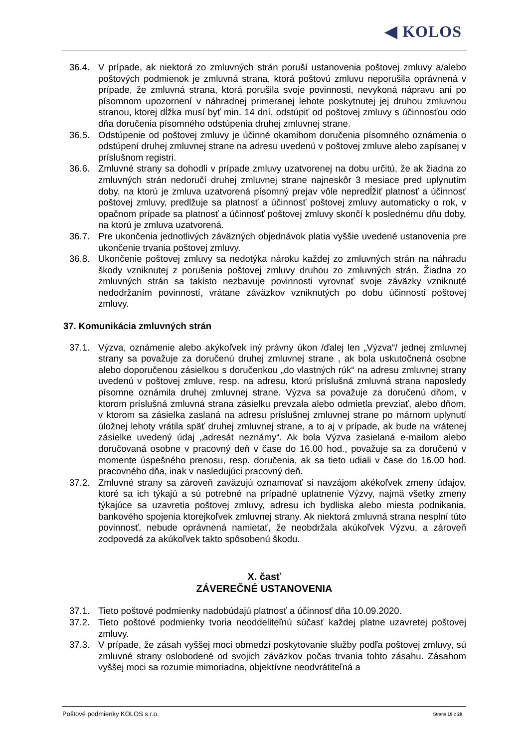◀ KOLOS
36.4. V prípade, ak niektorá zo zmluvných strán poruší ustanovenia poštovej zmluvy a/alebo poštových podmienok je zmluvná strana, ktorá poštovú zmluvu neporušila oprávnená v prípade, že zmluvná strana, ktorá porušila svoje povinnosti, nevykoná nápravu ani po písomnom upozornení v náhradnej primeranej lehote poskytnutej jej druhou zmluvnou stranou, ktorej dĺžka musí byť min. 14 dní, odstúpiť od poštovej zmluvy s účinnosťou odo dňa doručenia písomného odstúpenia druhej zmluvnej strane.
36.5. Odstúpenie od poštovej zmluvy je účinné okamihom doručenia písomného oznámenia o odstúpení druhej zmluvnej strane na adresu uvedenú v poštovej zmluve alebo zapísanej v príslušnom registri.
36.6. Zmluvné strany sa dohodli v prípade zmluvy uzatvorenej na dobu určitú, že ak žiadna zo zmluvných strán nedoručí druhej zmluvnej strane najneskôr 3 mesiace pred uplynutím doby, na ktorú je zmluva uzatvorená písomný prejav vôle nepredĺžiť platnosť a účinnosť poštovej zmluvy, predlžuje sa platnosť a účinnosť poštovej zmluvy automaticky o rok, v opačnom prípade sa platnosť a účinnosť poštovej zmluvy skončí k poslednému dňu doby, na ktorú je zmluva uzatvorená.
36.7. Pre ukončenia jednotlivých záväzných objednávok platia vyššie uvedené ustanovenia pre ukončenie trvania poštovej zmluvy.
36.8. Ukončenie poštovej zmluvy sa nedotýka nároku každej zo zmluvných strán na náhradu škody vzniknutej z porušenia poštovej zmluvy druhou zo zmluvných strán. Žiadna zo zmluvných strán sa takisto nezbavuje povinnosti vyrovnať svoje záväzky vzniknuté nedodržaním povinností, vrátane záväzkov vzniknutých po dobu účinnosti poštovej zmluvy.
37. Komunikácia zmluvných strán
37.1. Výzva, oznámenie alebo akýkoľvek iný právny úkon /ďalej len „Výzva“/ jednej zmluvnej strany sa považuje za doručenú druhej zmluvnej strane , ak bola uskutočnená osobne alebo doporučenou zásielkou s doručenkou „do vlastných rúk“ na adresu zmluvnej strany uvedenú v poštovej zmluve, resp. na adresu, ktorú príslušná zmluvná strana naposledy písomne oznámila druhej zmluvnej strane. Výzva sa považuje za doručenú dňom, v ktorom príslušná zmluvná strana zásielku prevzala alebo odmietla prevziať, alebo dňom, v ktorom sa zásielka zaslaná na adresu príslušnej zmluvnej strane po márnom uplynutí úložnej lehoty vrátila späť druhej zmluvnej strane, a to aj v prípade, ak bude na vrátenej zásielke uvedený údaj „adresát neznámy“. Ak bola Výzva zasielaná e-mailom alebo doručovaná osobne v pracovný deň v čase do 16.00 hod., považuje sa za doručenú v momente úspešného prenosu, resp. doručenia, ak sa tieto udiali v čase do 16.00 hod. pracovného dňa, inak v nasledujúci pracovný deň.
37.2. Zmluvné strany sa zároveň zaväzujú oznamovať si navzájom akékoľvek zmeny údajov, ktoré sa ich týkajú a sú potrebné na prípadné uplatnenie Výzvy, najmä všetky zmeny týkajúce sa uzavretia poštovej zmluvy, adresu ich bydliska alebo miesta podnikania, bankového spojenia ktorejkoľvek zmluvnej strany. Ak niektorá zmluvná strana nesplní túto povinnosť, nebude oprávnená namietať, že neobdržala akúkoľvek Výzvu, a zároveň zodpovedá za akúkoľvek takto spôsobenú škodu.
X. časť
ZÁVEREČNÉ USTANOVENIA
37.1. Tieto poštové podmienky nadobúdajú platnosť a účinnosť dňa 10.09.2020.
37.2. Tieto poštové podmienky tvoria neoddeliteľnú súčasť každej platne uzavretej poštovej zmluvy.
37.3. V prípade, že zásah vyššej moci obmedzí poskytovanie služby podľa poštovej zmluvy, sú zmluvné strany oslobodené od svojich záväzkov počas trvania tohto zásahu. Zásahom vyššej moci sa rozumie mimoriadna, objektívne neodvrátiteľná a
Poštové podmienky KOLOS s.r.o. Strana 19 z 20